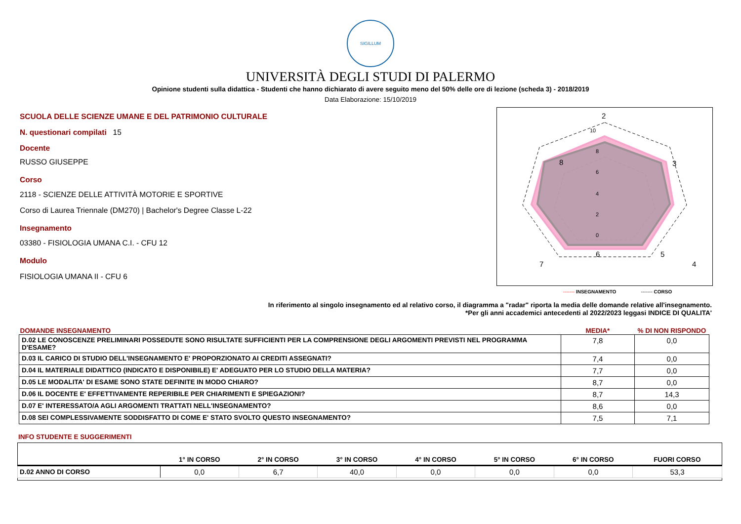SIGILLUM
UNIVERSITÀ DEGLI STUDI DI PALERMO
Opinione studenti sulla didattica - Studenti che hanno dichiarato di avere seguito meno del 50% delle ore di lezione (scheda 3) - 2018/2019
Data Elaborazione: 15/10/2019
SCUOLA DELLE SCIENZE UMANE E DEL PATRIMONIO CULTURALE
N. questionari compilati 15
Docente
RUSSO GIUSEPPE
Corso
2118 - SCIENZE DELLE ATTIVITÀ MOTORIE E SPORTIVE
Corso di Laurea Triennale (DM270) | Bachelor's Degree Classe L-22
Insegnamento
03380 - FISIOLOGIA UMANA C.I. - CFU 12
Modulo
FISIOLOGIA UMANA II - CFU 6
2
3
4
5
6
7
8
10
8
6
4
2
0
------- INSEGNAMENTO ------- CORSO
In riferimento al singolo insegnamento ed al relativo corso, il diagramma a "radar" riporta la media delle domande relative all'insegnamento.
*Per gli anni accademici antecedenti al 2022/2023 leggasi INDICE DI QUALITA'
| DOMANDE INSEGNAMENTO | MEDIA* | % DI NON RISPONDO |
| --- | --- | --- |
| D.02 LE CONOSCENZE PRELIMINARI POSSEDUTE SONO RISULTATE SUFFICIENTI PER LA COMPRENSIONE DEGLI ARGOMENTI PREVISTI NEL PROGRAMMA D'ESAME? | 7,8 | 0,0 |
| D.03 IL CARICO DI STUDIO DELL'INSEGNAMENTO E' PROPORZIONATO AI CREDITI ASSEGNATI? | 7,4 | 0,0 |
| D.04 IL MATERIALE DIDATTICO (INDICATO E DISPONIBILE) E' ADEGUATO PER LO STUDIO DELLA MATERIA? | 7,7 | 0,0 |
| D.05 LE MODALITA' DI ESAME SONO STATE DEFINITE IN MODO CHIARO? | 8,7 | 0,0 |
| D.06 IL DOCENTE E' EFFETTIVAMENTE REPERIBILE PER CHIARIMENTI E SPIEGAZIONI? | 8,7 | 14,3 |
| D.07 E' INTERESSATO/A AGLI ARGOMENTI TRATTATI NELL'INSEGNAMENTO? | 8,6 | 0,0 |
| D.08 SEI COMPLESSIVAMENTE SODDISFATTO DI COME E' STATO SVOLTO QUESTO INSEGNAMENTO? | 7,5 | 7,1 |
INFO STUDENTE E SUGGERIMENTI
| | 1° IN CORSO | 2° IN CORSO | 3° IN CORSO | 4° IN CORSO | 5° IN CORSO | 6° IN CORSO | FUORI CORSO |
| --- | --- | --- | --- | --- | --- | --- | --- |
| D.02 ANNO DI CORSO | 0,0 | 6,7 | 40,0 | 0,0 | 0,0 | 0,0 | 53,3 |